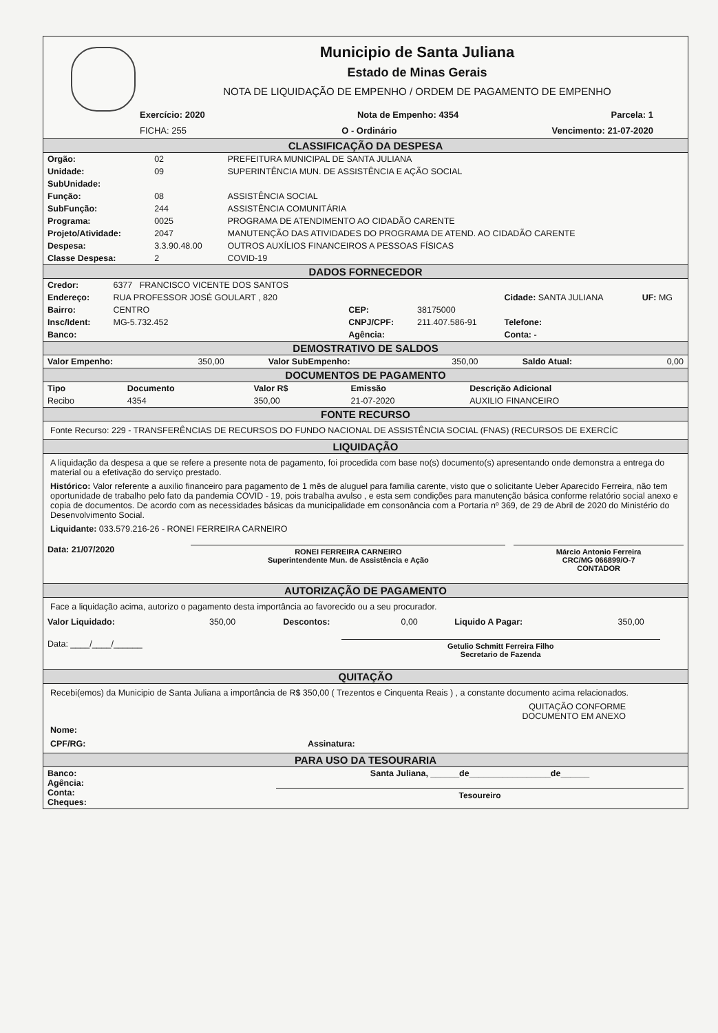Municipio de Santa Juliana
Estado de Minas Gerais
NOTA DE LIQUIDAÇÃO DE EMPENHO / ORDEM DE PAGAMENTO DE EMPENHO
Exercício: 2020 Nota de Empenho: 4354 Parcela: 1
FICHA: 255 O - Ordinário Vencimento: 21-07-2020
CLASSIFICAÇÃO DA DESPESA
| Orgão: | 02 | PREFEITURA MUNICIPAL DE SANTA JULIANA |
| Unidade: | 09 | SUPERINTÊNCIA MUN. DE ASSISTÊNCIA E AÇÃO SOCIAL |
| SubUnidade: | | |
| Função: | 08 | ASSISTÊNCIA SOCIAL |
| SubFunção: | 244 | ASSISTÊNCIA COMUNITÁRIA |
| Programa: | 0025 | PROGRAMA DE ATENDIMENTO AO CIDADÃO CARENTE |
| Projeto/Atividade: | 2047 | MANUTENÇÃO DAS ATIVIDADES DO PROGRAMA DE ATEND. AO CIDADÃO CARENTE |
| Despesa: | 3.3.90.48.00 | OUTROS AUXÍLIOS FINANCEIROS A PESSOAS FÍSICAS |
| Classe Despesa: | 2 | COVID-19 |
DADOS FORNECEDOR
| Credor: | 6377 FRANCISCO VICENTE DOS SANTOS | | | | |
| Endereço: | RUA PROFESSOR JOSÉ GOULART , 820 | | | Cidade: SANTA JULIANA | UF: MG |
| Bairro: | CENTRO | CEP: | 38175000 | | |
| Insc/Ident: | MG-5.732.452 | CNPJ/CPF: | 211.407.586-91 | Telefone: | |
| Banco: | | Agência: | | Conta: - | |
DEMOSTRATIVO DE SALDOS
| Valor Empenho: | 350,00 | Valor SubEmpenho: | 350,00 | Saldo Atual: | 0,00 |
DOCUMENTOS DE PAGAMENTO
| Tipo | Documento | Valor R$ | Emissão | Descrição Adicional |
| --- | --- | --- | --- | --- |
| Recibo | 4354 | 350,00 | 21-07-2020 | AUXILIO FINANCEIRO |
FONTE RECURSO
Fonte Recurso: 229 - TRANSFERÊNCIAS DE RECURSOS DO FUNDO NACIONAL DE ASSISTÊNCIA SOCIAL (FNAS) (RECURSOS DE EXERCÍC
LIQUIDAÇÃO
A liquidação da despesa a que se refere a presente nota de pagamento, foi procedida com base no(s) documento(s) apresentando onde demonstra a entrega do material ou a efetivação do serviço prestado.
Histórico: Valor referente a auxilio financeiro para pagamento de 1 mês de aluguel para familia carente, visto que o solicitante Ueber Aparecido Ferreira, não tem oportunidade de trabalho pelo fato da pandemia COVID - 19, pois trabalha avulso , e esta sem condições para manutenção básica conforme relatório social anexo e copia de documentos. De acordo com as necessidades básicas da municipalidade em consonância com a Portaria nº 369, de 29 de Abril de 2020 do Ministério do Desenvolvimento Social.
Liquidante: 033.579.216-26 - RONEI FERREIRA CARNEIRO
| Data: 21/07/2020 | RONEI FERREIRA CARNEIRO Superintendente Mun. de Assistência e Ação | Márcio Antonio Ferreira CRC/MG 066899/O-7 CONTADOR |
AUTORIZAÇÃO DE PAGAMENTO
Face a liquidação acima, autorizo o pagamento desta importância ao favorecido ou a seu procurador.
| Valor Liquidado: | 350,00 | Descontos: | 0,00 | Liquido A Pagar: | 350,00 |
| Data: ____/____/______ | Getulio Schmitt Ferreira Filho Secretario de Fazenda | |
QUITAÇÃO
Recebi(emos) da Municipio de Santa Juliana a importância de R$ 350,00 ( Trezentos e Cinquenta Reais ) , a constante documento acima relacionados.
QUITAÇÃO CONFORME
DOCUMENTO EM ANEXO
Nome:
CPF/RG: Assinatura:
PARA USO DA TESOURARIA
| Banco: Agência: Conta: Cheques: | Santa Juliana, ______de_________________de______ Tesoureiro |